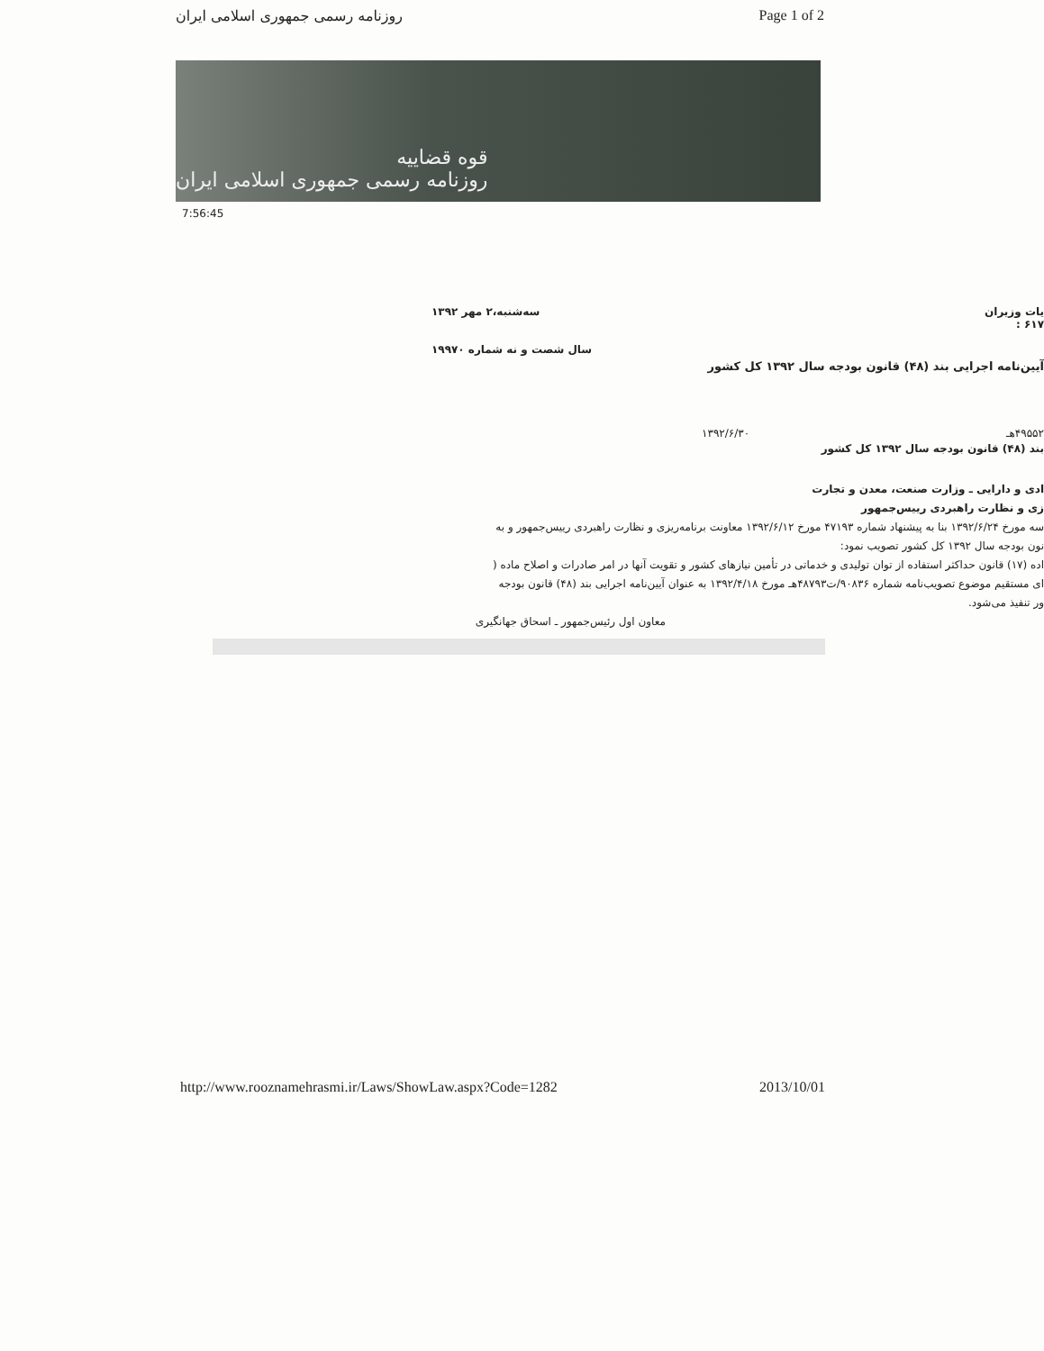روزنامه رسمی جمهوری اسلامی ایران Page 1 of 2
قوه قضاییه
روزنامه رسمی جمهوری اسلامی ایران
7:56:45
یات وزیران
۶۱۷ : سه‌شنبه،۲ مهر ۱۳۹۲
سال شصت و نه شماره ۱۹۹۷۰
آیین‌نامه اجرایی بند (۴۸) قانون بودجه سال ۱۳۹۲ کل کشور
۴۹۵۵۲هـ ۱۳۹۲/۶/۳۰
بند (۴۸) قانون بودجه سال ۱۳۹۲ کل کشور
ادی و دارایی ـ وزارت صنعت، معدن و تجارت
زی و نظارت راهبردی رییس‌جمهور
سه مورخ ۱۳۹۲/۶/۲۴ بنا به پیشنهاد شماره ۴۷۱۹۳ مورخ ۱۳۹۲/۶/۱۲ معاونت برنامه‌ریزی و نظارت راهبردی رییس‌جمهور و به
نون بودجه سال ۱۳۹۲ کل کشور تصویب نمود:
اده (۱۷) قانون حداکثر استفاده از توان تولیدی و خدماتی در تأمین نیازهای کشور و تقویت آنها در امر صادرات و اصلاح ماده (
ای مستقیم موضوع تصویب‌نامه شماره ۹۰۸۳۶/ت۴۸۷۹۳هـ مورخ ۱۳۹۲/۴/۱۸ به عنوان آیین‌نامه اجرایی بند (۴۸) قانون بودجه
ور تنفیذ می‌شود.
معاون اول رئیس‌جمهور ـ اسحاق جهانگیری
http://www.rooznamehrasmi.ir/Laws/ShowLaw.aspx?Code=1282 2013/10/01